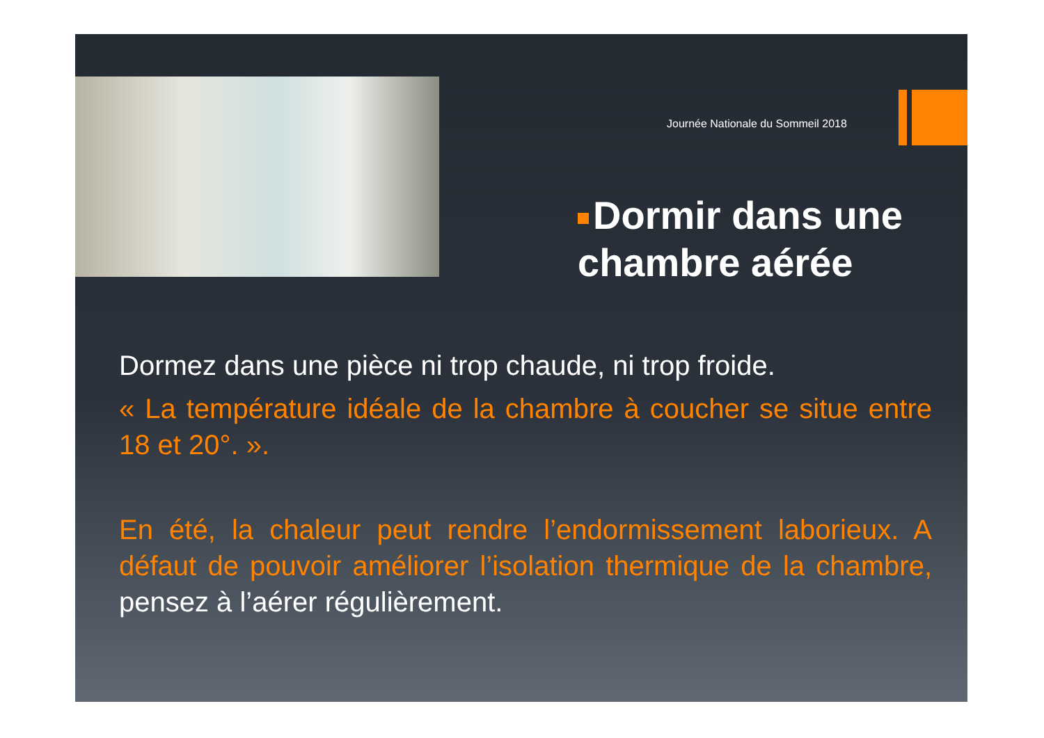Journée Nationale du Sommeil 2018
Dormir dans une chambre aérée
Dormez dans une pièce ni trop chaude, ni trop froide.
« La température idéale de la chambre à coucher se situe entre 18 et 20°. ».
En été, la chaleur peut rendre l’endormissement laborieux. A défaut de pouvoir améliorer l’isolation thermique de la chambre, pensez à l’aérer régulièrement.